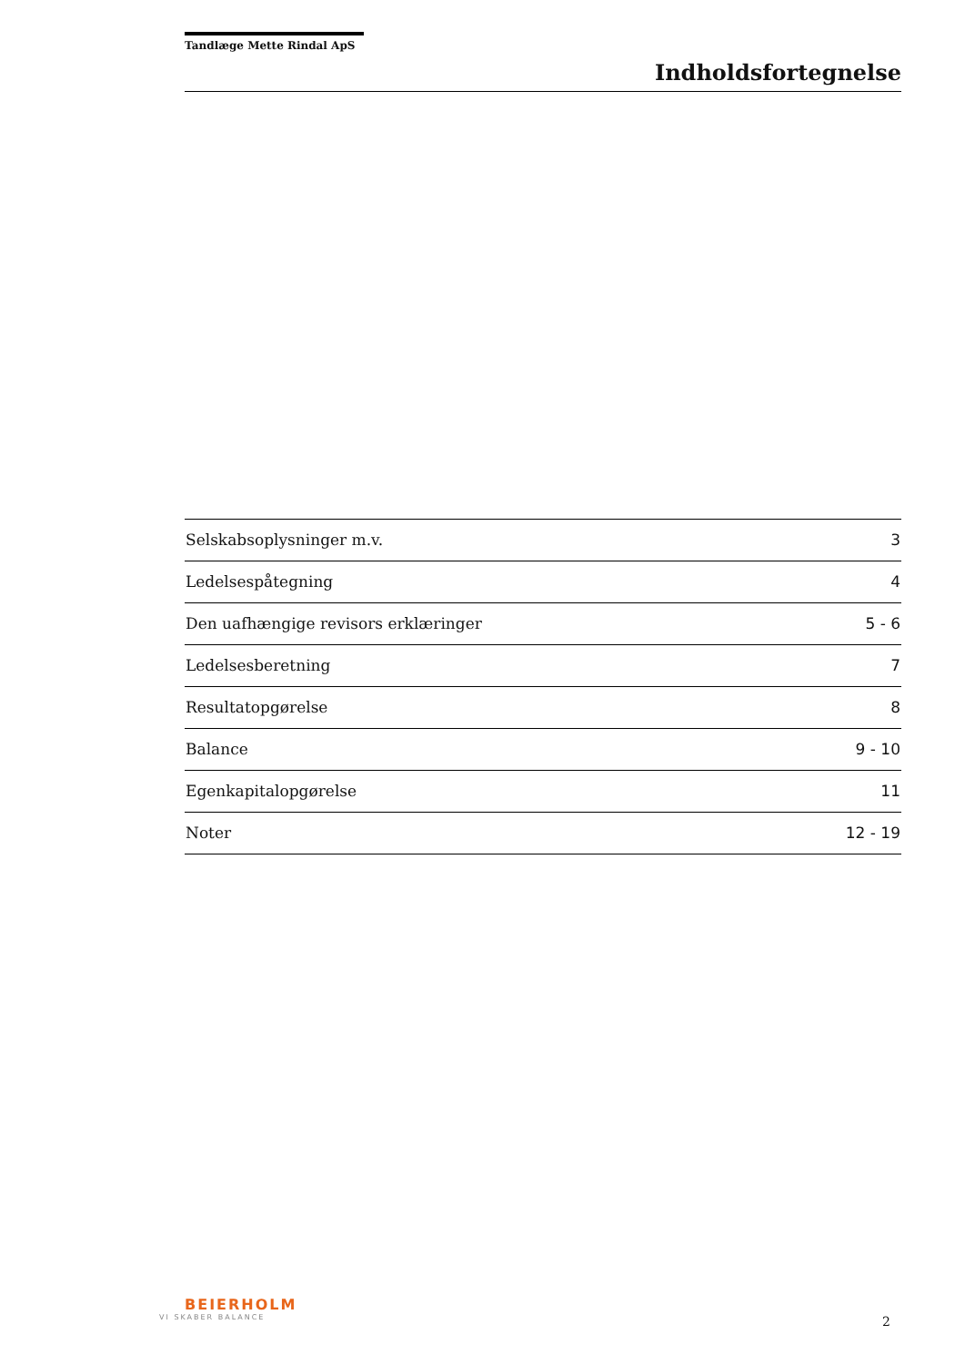Tandlæge Mette Rindal ApS
Indholdsfortegnelse
| Selskabsoplysninger m.v. | 3 |
| Ledelsespåtegning | 4 |
| Den uafhængige revisors erklæringer | 5 - 6 |
| Ledelsesberetning | 7 |
| Resultatopgørelse | 8 |
| Balance | 9 - 10 |
| Egenkapitalopgørelse | 11 |
| Noter | 12 - 19 |
BEIERHOLM
VI SKABER BALANCE
2